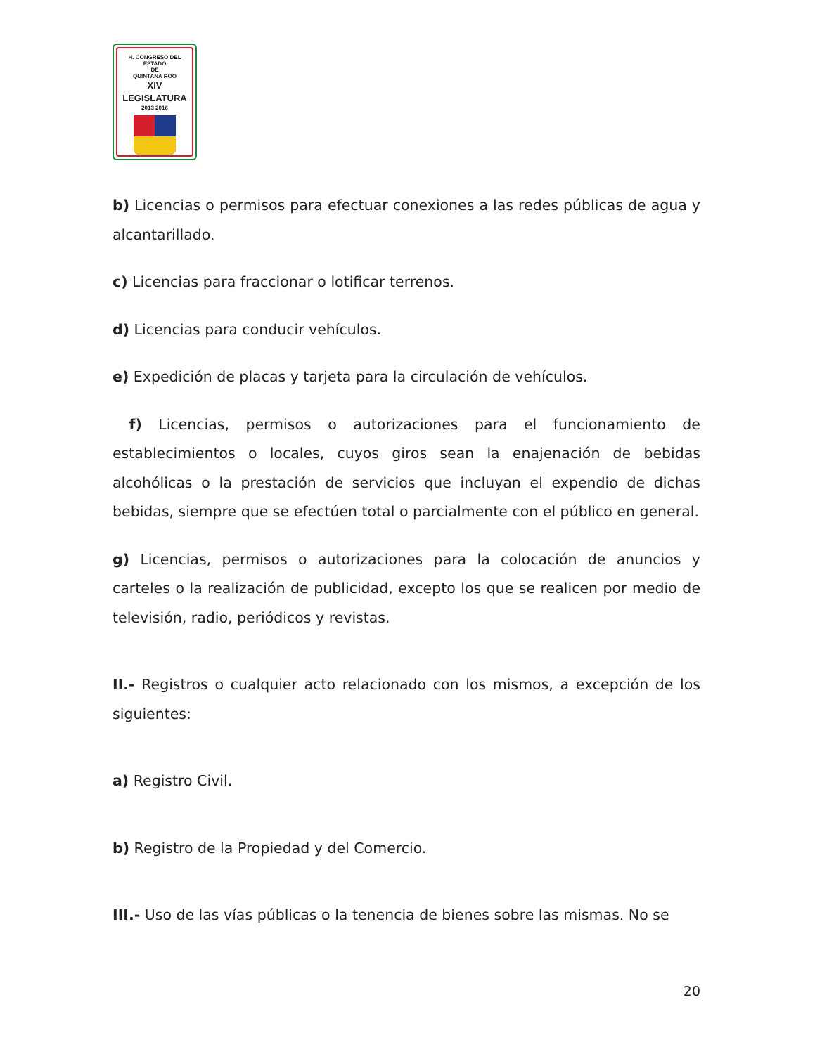H. CONGRESO DEL ESTADO
DE
QUINTANA ROO
XIV LEGISLATURA
2013 2016
b) Licencias o permisos para efectuar conexiones a las redes públicas de agua y alcantarillado.
c) Licencias para fraccionar o lotificar terrenos.
d) Licencias para conducir vehículos.
e) Expedición de placas y tarjeta para la circulación de vehículos.
f) Licencias, permisos o autorizaciones para el funcionamiento de establecimientos o locales, cuyos giros sean la enajenación de bebidas alcohólicas o la prestación de servicios que incluyan el expendio de dichas bebidas, siempre que se efectúen total o parcialmente con el público en general.
g) Licencias, permisos o autorizaciones para la colocación de anuncios y carteles o la realización de publicidad, excepto los que se realicen por medio de televisión, radio, periódicos y revistas.
II.- Registros o cualquier acto relacionado con los mismos, a excepción de los siguientes:
a) Registro Civil.
b) Registro de la Propiedad y del Comercio.
III.- Uso de las vías públicas o la tenencia de bienes sobre las mismas. No se
20